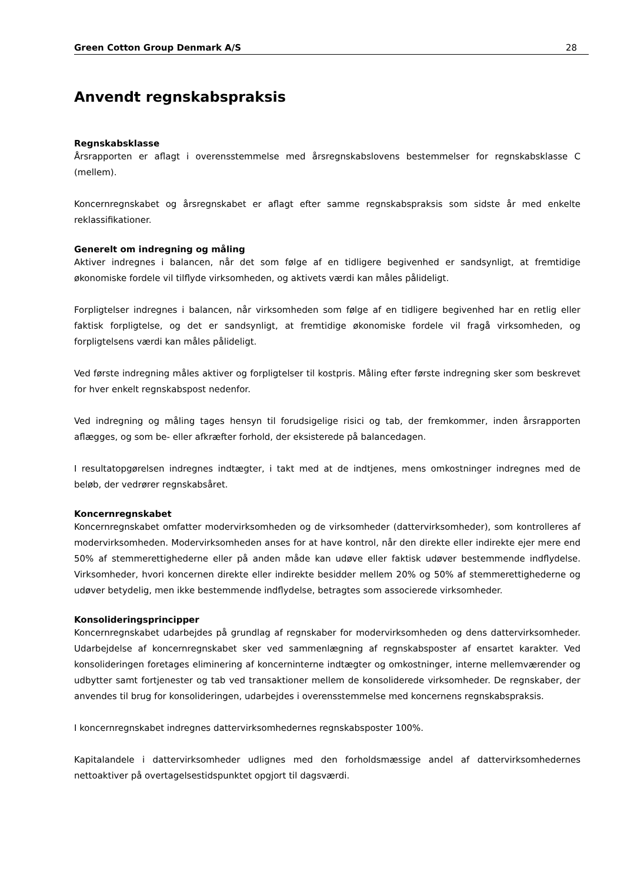Green Cotton Group Denmark A/S 28
Anvendt regnskabspraksis
Regnskabsklasse
Årsrapporten er aflagt i overensstemmelse med årsregnskabslovens bestemmelser for regnskabsklasse C (mellem).
Koncernregnskabet og årsregnskabet er aflagt efter samme regnskabspraksis som sidste år med enkelte reklassifikationer.
Generelt om indregning og måling
Aktiver indregnes i balancen, når det som følge af en tidligere begivenhed er sandsynligt, at fremtidige økonomiske fordele vil tilflyde virksomheden, og aktivets værdi kan måles pålideligt.
Forpligtelser indregnes i balancen, når virksomheden som følge af en tidligere begivenhed har en retlig eller faktisk forpligtelse, og det er sandsynligt, at fremtidige økonomiske fordele vil fragå virksomheden, og forpligtelsens værdi kan måles pålideligt.
Ved første indregning måles aktiver og forpligtelser til kostpris. Måling efter første indregning sker som beskrevet for hver enkelt regnskabspost nedenfor.
Ved indregning og måling tages hensyn til forudsigelige risici og tab, der fremkommer, inden årsrapporten aflægges, og som be- eller afkræfter forhold, der eksisterede på balancedagen.
I resultatopgørelsen indregnes indtægter, i takt med at de indtjenes, mens omkostninger indregnes med de beløb, der vedrører regnskabsåret.
Koncernregnskabet
Koncernregnskabet omfatter modervirksomheden og de virksomheder (dattervirksomheder), som kontrolleres af modervirksomheden. Modervirksomheden anses for at have kontrol, når den direkte eller indirekte ejer mere end 50% af stemmerettighederne eller på anden måde kan udøve eller faktisk udøver bestemmende indflydelse. Virksomheder, hvori koncernen direkte eller indirekte besidder mellem 20% og 50% af stemmerettighederne og udøver betydelig, men ikke bestemmende indflydelse, betragtes som associerede virksomheder.
Konsolideringsprincipper
Koncernregnskabet udarbejdes på grundlag af regnskaber for modervirksomheden og dens dattervirksomheder. Udarbejdelse af koncernregnskabet sker ved sammenlægning af regnskabsposter af ensartet karakter. Ved konsolideringen foretages eliminering af koncerninterne indtægter og omkostninger, interne mellemværender og udbytter samt fortjenester og tab ved transaktioner mellem de konsoliderede virksomheder. De regnskaber, der anvendes til brug for konsolideringen, udarbejdes i overensstemmelse med koncernens regnskabspraksis.
I koncernregnskabet indregnes dattervirksomhedernes regnskabsposter 100%.
Kapitalandele i dattervirksomheder udlignes med den forholdsmæssige andel af dattervirksomhedernes nettoaktiver på overtagelsestidspunktet opgjort til dagsværdi.